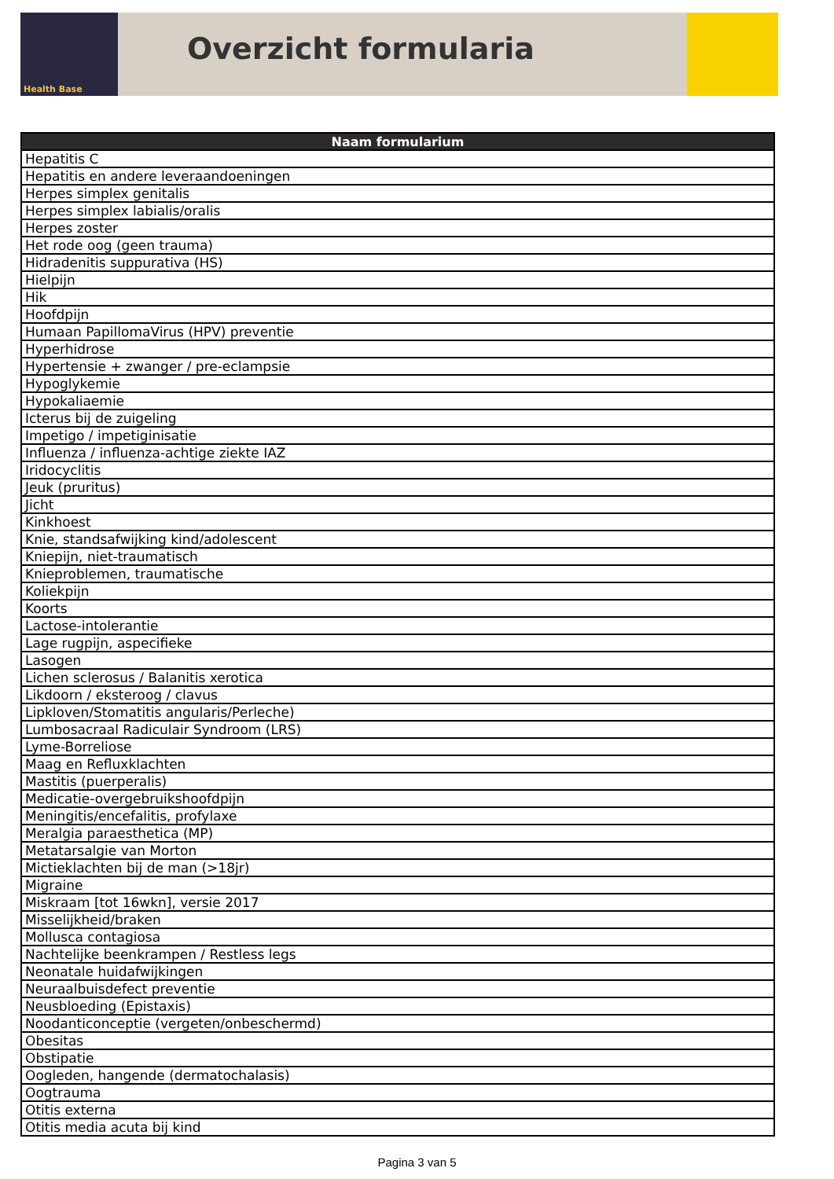Health Base
Overzicht formularia
| Naam formularium |
| --- |
| Hepatitis C |
| Hepatitis en andere leveraandoeningen |
| Herpes simplex genitalis |
| Herpes simplex labialis/oralis |
| Herpes zoster |
| Het rode oog (geen trauma) |
| Hidradenitis suppurativa (HS) |
| Hielpijn |
| Hik |
| Hoofdpijn |
| Humaan PapillomaVirus (HPV) preventie |
| Hyperhidrose |
| Hypertensie + zwanger / pre-eclampsie |
| Hypoglykemie |
| Hypokaliaemie |
| Icterus bij de zuigeling |
| Impetigo / impetiginisatie |
| Influenza / influenza-achtige ziekte IAZ |
| Iridocyclitis |
| Jeuk (pruritus) |
| Jicht |
| Kinkhoest |
| Knie, standsafwijking kind/adolescent |
| Kniepijn, niet-traumatisch |
| Knieproblemen, traumatische |
| Koliekpijn |
| Koorts |
| Lactose-intolerantie |
| Lage rugpijn, aspecifieke |
| Lasogen |
| Lichen sclerosus / Balanitis xerotica |
| Likdoorn / eksteroog / clavus |
| Lipkloven/Stomatitis angularis/Perleche) |
| Lumbosacraal Radiculair Syndroom (LRS) |
| Lyme-Borreliose |
| Maag en Refluxklachten |
| Mastitis (puerperalis) |
| Medicatie-overgebruikshoofdpijn |
| Meningitis/encefalitis, profylaxe |
| Meralgia paraesthetica (MP) |
| Metatarsalgie van Morton |
| Mictieklachten bij de man (>18jr) |
| Migraine |
| Miskraam [tot 16wkn], versie 2017 |
| Misselijkheid/braken |
| Mollusca contagiosa |
| Nachtelijke beenkrampen / Restless legs |
| Neonatale huidafwijkingen |
| Neuraalbuisdefect preventie |
| Neusbloeding (Epistaxis) |
| Noodanticonceptie (vergeten/onbeschermd) |
| Obesitas |
| Obstipatie |
| Oogleden, hangende (dermatochalasis) |
| Oogtrauma |
| Otitis externa |
| Otitis media acuta bij kind |
Pagina 3 van 5